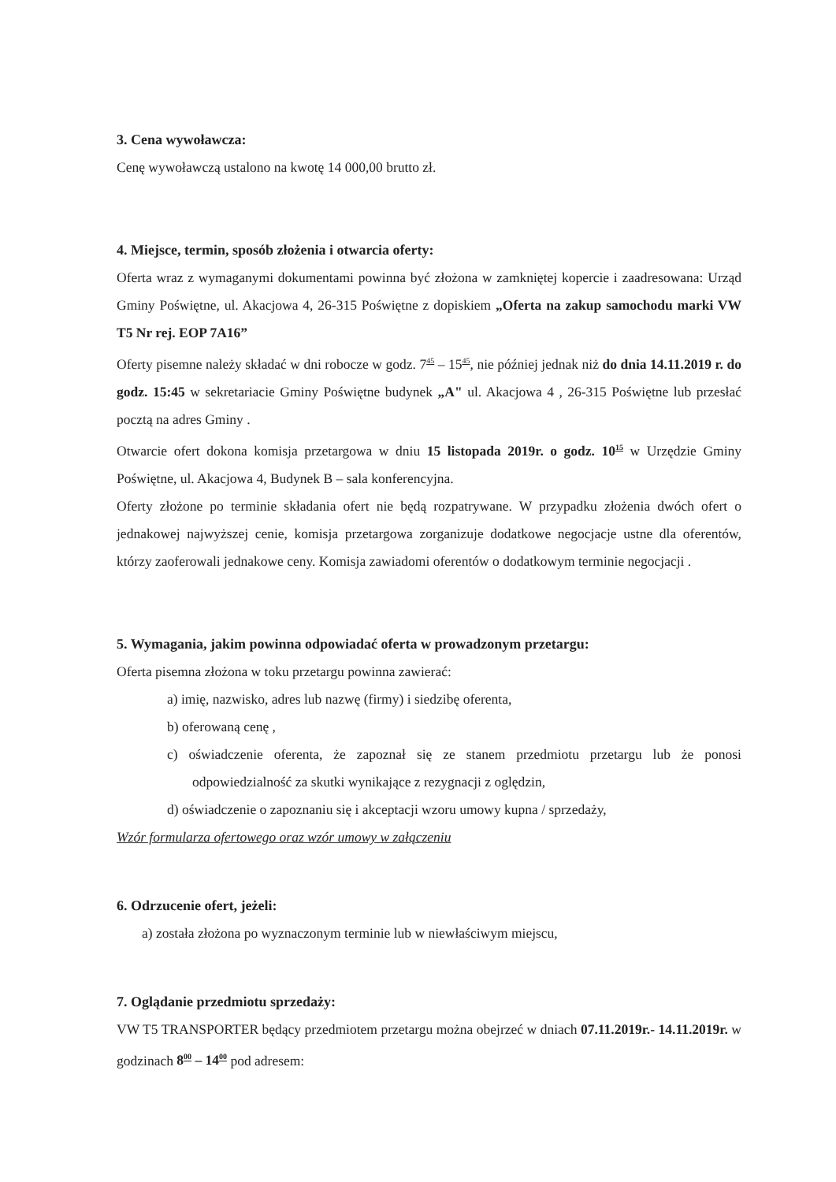3. Cena wywoławcza:
Cenę wywoławczą ustalono na kwotę 14 000,00 brutto zł.
4. Miejsce, termin, sposób złożenia i otwarcia oferty:
Oferta wraz z wymaganymi dokumentami powinna być złożona w zamkniętej kopercie i zaadresowana: Urząd Gminy Poświętne, ul. Akacjowa 4, 26-315 Poświętne z dopiskiem „Oferta na zakup samochodu marki VW T5 Nr rej. EOP 7A16”
Oferty pisemne należy składać w dni robocze w godz. 7<sup>45</sup> – 15<sup>45</sup>, nie później jednak niż do dnia 14.11.2019 r. do godz. 15:45 w sekretariacie Gminy Poświętne budynek „A" ul. Akacjowa 4 , 26-315 Poświętne lub przesłać pocztą na adres Gminy .
Otwarcie ofert dokona komisja przetargowa w dniu 15 listopada 2019r. o godz. 10<sup>15</sup> w Urzędzie Gminy Poświętne, ul. Akacjowa 4, Budynek B – sala konferencyjna.
Oferty złożone po terminie składania ofert nie będą rozpatrywane. W przypadku złożenia dwóch ofert o jednakowej najwyższej cenie, komisja przetargowa zorganizuje dodatkowe negocjacje ustne dla oferentów, którzy zaoferowali jednakowe ceny. Komisja zawiadomi oferentów o dodatkowym terminie negocjacji .
5. Wymagania, jakim powinna odpowiadać oferta w prowadzonym przetargu:
Oferta pisemna złożona w toku przetargu powinna zawierać:
a) imię, nazwisko, adres lub nazwę (firmy) i siedzibę oferenta,
b) oferowaną cenę ,
c) oświadczenie oferenta, że zapoznał się ze stanem przedmiotu przetargu lub że ponosi odpowiedzialność za skutki wynikające z rezygnacji z oględzin,
d) oświadczenie o zapoznaniu się i akceptacji wzoru umowy kupna / sprzedaży,
Wzór formularza ofertowego oraz wzór umowy w załączeniu
6. Odrzucenie ofert, jeżeli:
a) została złożona po wyznaczonym terminie lub w niewłaściwym miejscu,
7. Oglądanie przedmiotu sprzedaży:
VW T5 TRANSPORTER będący przedmiotem przetargu można obejrzeć w dniach 07.11.2019r.- 14.11.2019r. w godzinach 8<sup>00</sup> – 14<sup>00</sup> pod adresem: